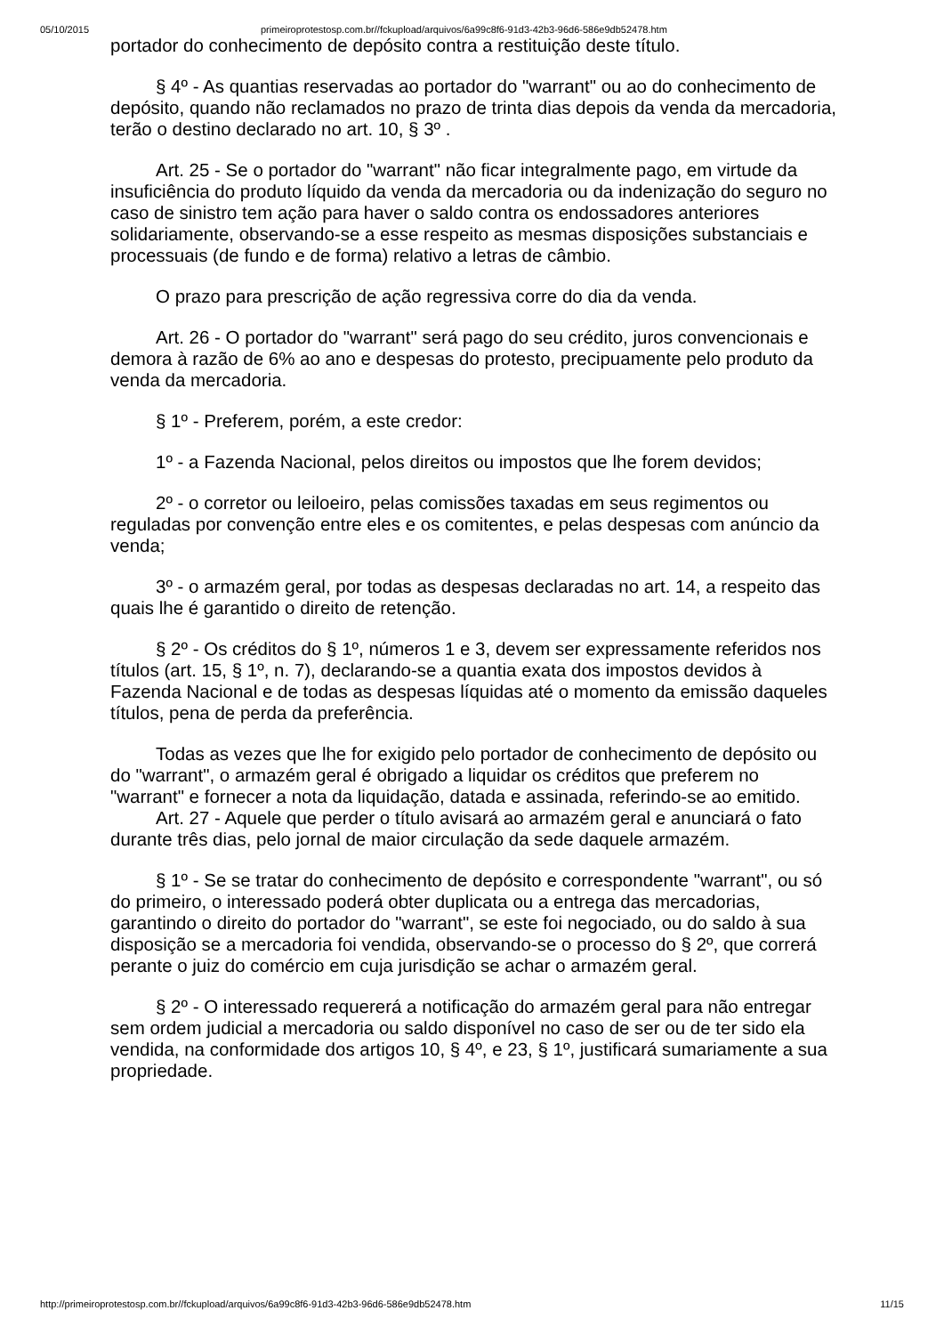05/10/2015 primeiroprotestosp.com.br//fckupload/arquivos/6a99c8f6-91d3-42b3-96d6-586e9db52478.htm
portador do conhecimento de depósito contra a restituição deste título.
§ 4º - As quantias reservadas ao portador do "warrant" ou ao do conhecimento de depósito, quando não reclamados no prazo de trinta dias depois da venda da mercadoria, terão o destino declarado no art. 10, § 3º .
Art. 25 - Se o portador do "warrant" não ficar integralmente pago, em virtude da insuficiência do produto líquido da venda da mercadoria ou da indenização do seguro no caso de sinistro tem ação para haver o saldo contra os endossadores anteriores solidariamente, observando-se a esse respeito as mesmas disposições substanciais e processuais (de fundo e de forma) relativo a letras de câmbio.
O prazo para prescrição de ação regressiva corre do dia da venda.
Art. 26 - O portador do "warrant" será pago do seu crédito, juros convencionais e demora à razão de 6% ao ano e despesas do protesto, precipuamente pelo produto da venda da mercadoria.
§ 1º - Preferem, porém, a este credor:
1º - a Fazenda Nacional, pelos direitos ou impostos que lhe forem devidos;
2º - o corretor ou leiloeiro, pelas comissões taxadas em seus regimentos ou reguladas por convenção entre eles e os comitentes, e pelas despesas com anúncio da venda;
3º - o armazém geral, por todas as despesas declaradas no art. 14, a respeito das quais lhe é garantido o direito de retenção.
§ 2º - Os créditos do § 1º, números 1 e 3, devem ser expressamente referidos nos títulos (art. 15, § 1º, n. 7), declarando-se a quantia exata dos impostos devidos à Fazenda Nacional e de todas as despesas líquidas até o momento da emissão daqueles títulos, pena de perda da preferência.
Todas as vezes que lhe for exigido pelo portador de conhecimento de depósito ou do "warrant", o armazém geral é obrigado a liquidar os créditos que preferem no "warrant" e fornecer a nota da liquidação, datada e assinada, referindo-se ao emitido.
Art. 27 - Aquele que perder o título avisará ao armazém geral e anunciará o fato durante três dias, pelo jornal de maior circulação da sede daquele armazém.
§ 1º - Se se tratar do conhecimento de depósito e correspondente "warrant", ou só do primeiro, o interessado poderá obter duplicata ou a entrega das mercadorias, garantindo o direito do portador do "warrant", se este foi negociado, ou do saldo à sua disposição se a mercadoria foi vendida, observando-se o processo do § 2º, que correrá perante o juiz do comércio em cuja jurisdição se achar o armazém geral.
§ 2º - O interessado requererá a notificação do armazém geral para não entregar sem ordem judicial a mercadoria ou saldo disponível no caso de ser ou de ter sido ela vendida, na conformidade dos artigos 10, § 4º, e 23, § 1º, justificará sumariamente a sua propriedade.
http://primeiroprotestosp.com.br//fckupload/arquivos/6a99c8f6-91d3-42b3-96d6-586e9db52478.htm 11/15